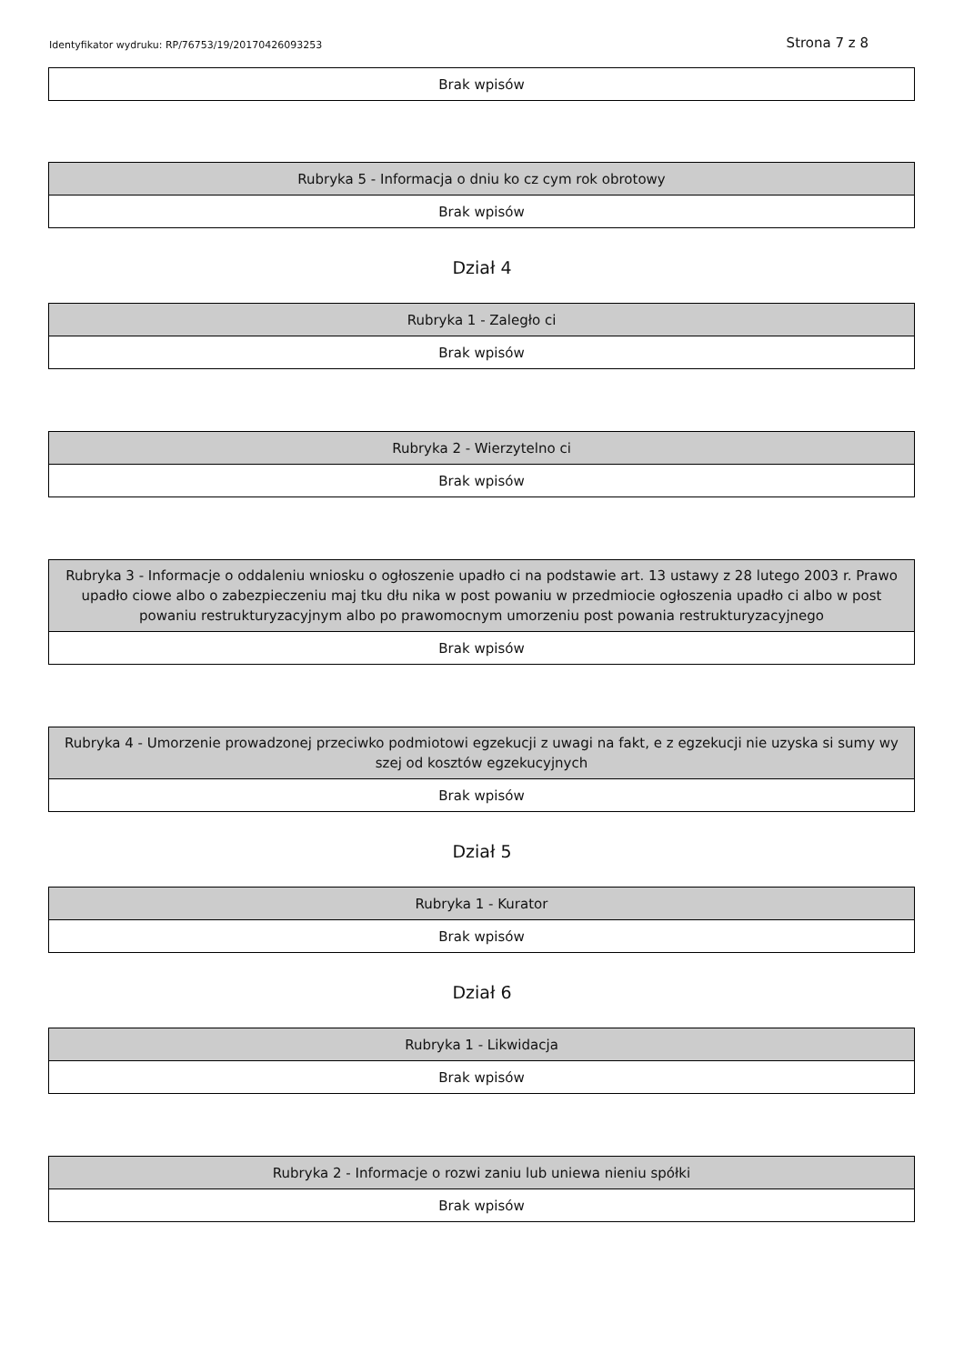Identyfikator wydruku: RP/76753/19/20170426093253 Strona 7 z 8
| Brak wpisów |
| Rubryka 5 - Informacja o dniu ko cz cym rok obrotowy |
| --- |
| Brak wpisów |
Dział 4
| Rubryka 1 - Zaległo ci |
| --- |
| Brak wpisów |
| Rubryka 2 - Wierzytelno ci |
| --- |
| Brak wpisów |
| Rubryka 3 - Informacje o oddaleniu wniosku o ogłoszenie upadło ci na podstawie art. 13 ustawy z 28 lutego 2003 r. Prawo upadło ciowe albo o zabezpieczeniu maj tku dłu nika w post powaniu w przedmiocie ogłoszenia upadło ci albo w post powaniu restrukturyzacyjnym albo po prawomocnym umorzeniu post powania restrukturyzacyjnego |
| --- |
| Brak wpisów |
| Rubryka 4 - Umorzenie prowadzonej przeciwko podmiotowi egzekucji z uwagi na fakt, e z egzekucji nie uzyska si sumy wy szej od kosztów egzekucyjnych |
| --- |
| Brak wpisów |
Dział 5
| Rubryka 1 - Kurator |
| --- |
| Brak wpisów |
Dział 6
| Rubryka 1 - Likwidacja |
| --- |
| Brak wpisów |
| Rubryka 2 - Informacje o rozwi zaniu lub uniewa nieniu spółki |
| --- |
| Brak wpisów |